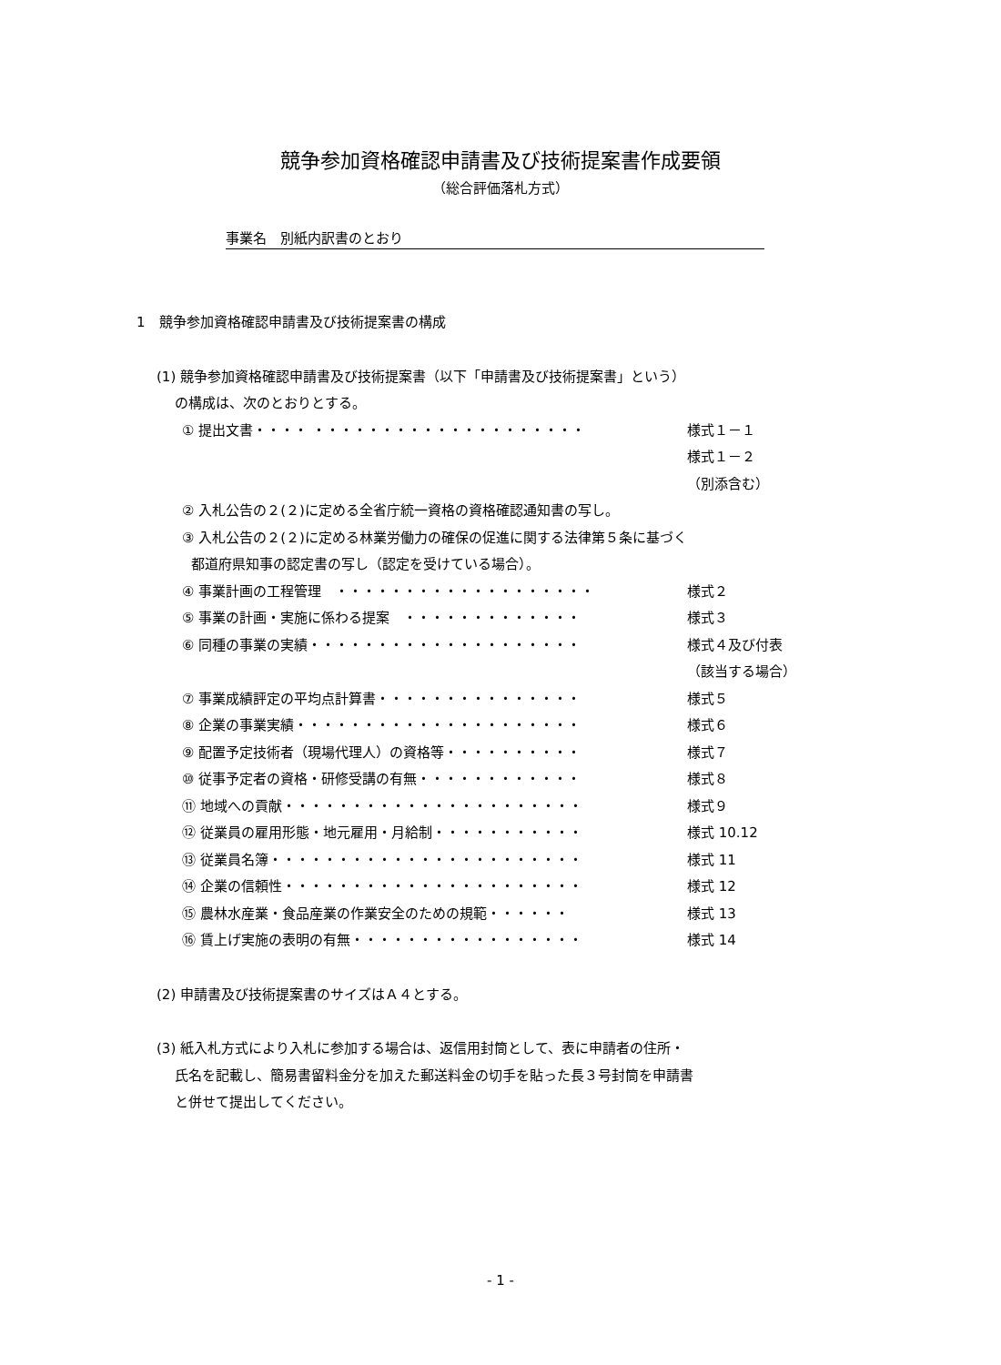競争参加資格確認申請書及び技術提案書作成要領
（総合評価落札方式）
事業名　別紙内訳書のとおり
1　競争参加資格確認申請書及び技術提案書の構成
(1) 競争参加資格確認申請書及び技術提案書（以下「申請書及び技術提案書」という）
の構成は、次のとおりとする。
① 提出文書・・・・ ・・・・・・・・・・・・・・・・・・・・ 様式１－１
様式１－２
（別添含む）
② 入札公告の２(２)に定める全省庁統一資格の資格確認通知書の写し。
③ 入札公告の２(２)に定める林業労働力の確保の促進に関する法律第５条に基づく
都道府県知事の認定書の写し（認定を受けている場合）。
④ 事業計画の工程管理　・・・・・・・・・・・・・・・・・・・ 様式２
⑤ 事業の計画・実施に係わる提案　・・・・・・・・・・・・・ 様式３
⑥ 同種の事業の実績・・・・・・・・・・・・・・・・・・・・ 様式４及び付表
（該当する場合）
⑦ 事業成績評定の平均点計算書・・・・・・・・・・・・・・・ 様式５
⑧ 企業の事業実績・・・・・・・・・・・・・・・・・・・・・ 様式６
⑨ 配置予定技術者（現場代理人）の資格等・・・・・・・・・・ 様式７
⑩ 従事予定者の資格・研修受講の有無・・・・・・・・・・・・ 様式８
⑪ 地域への貢献・・・・・・・・・・・・・・・・・・・・・・ 様式９
⑫ 従業員の雇用形態・地元雇用・月給制・・・・・・・・・・・ 様式 10.12
⑬ 従業員名簿・・・・・・・・・・・・・・・・・・・・・・・ 様式 11
⑭ 企業の信頼性・・・・・・・・・・・・・・・・・・・・・・ 様式 12
⑮ 農林水産業・食品産業の作業安全のための規範・・・・・・ 様式 13
⑯ 賃上げ実施の表明の有無・・・・・・・・・・・・・・・・・ 様式 14
(2) 申請書及び技術提案書のサイズはＡ４とする。
(3) 紙入札方式により入札に参加する場合は、返信用封筒として、表に申請者の住所・
氏名を記載し、簡易書留料金分を加えた郵送料金の切手を貼った長３号封筒を申請書
と併せて提出してください。
- 1 -